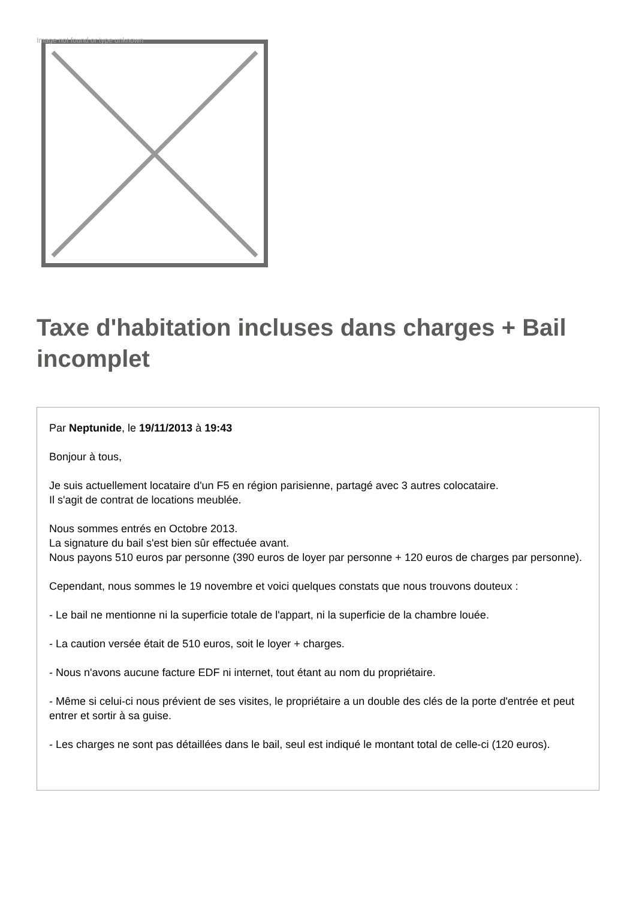Image not found or type unknown
Taxe d'habitation incluses dans charges + Bail incomplet
Par Neptunide, le 19/11/2013 à 19:43
Bonjour à tous,
Je suis actuellement locataire d'un F5 en région parisienne, partagé avec 3 autres colocataire.
Il s'agit de contrat de locations meublée.
Nous sommes entrés en Octobre 2013.
La signature du bail s'est bien sûr effectuée avant.
Nous payons 510 euros par personne (390 euros de loyer par personne + 120 euros de charges par personne).
Cependant, nous sommes le 19 novembre et voici quelques constats que nous trouvons douteux :
- Le bail ne mentionne ni la superficie totale de l'appart, ni la superficie de la chambre louée.
- La caution versée était de 510 euros, soit le loyer + charges.
- Nous n'avons aucune facture EDF ni internet, tout étant au nom du propriétaire.
- Même si celui-ci nous prévient de ses visites, le propriétaire a un double des clés de la porte d'entrée et peut entrer et sortir à sa guise.
- Les charges ne sont pas détaillées dans le bail, seul est indiqué le montant total de celle-ci (120 euros).